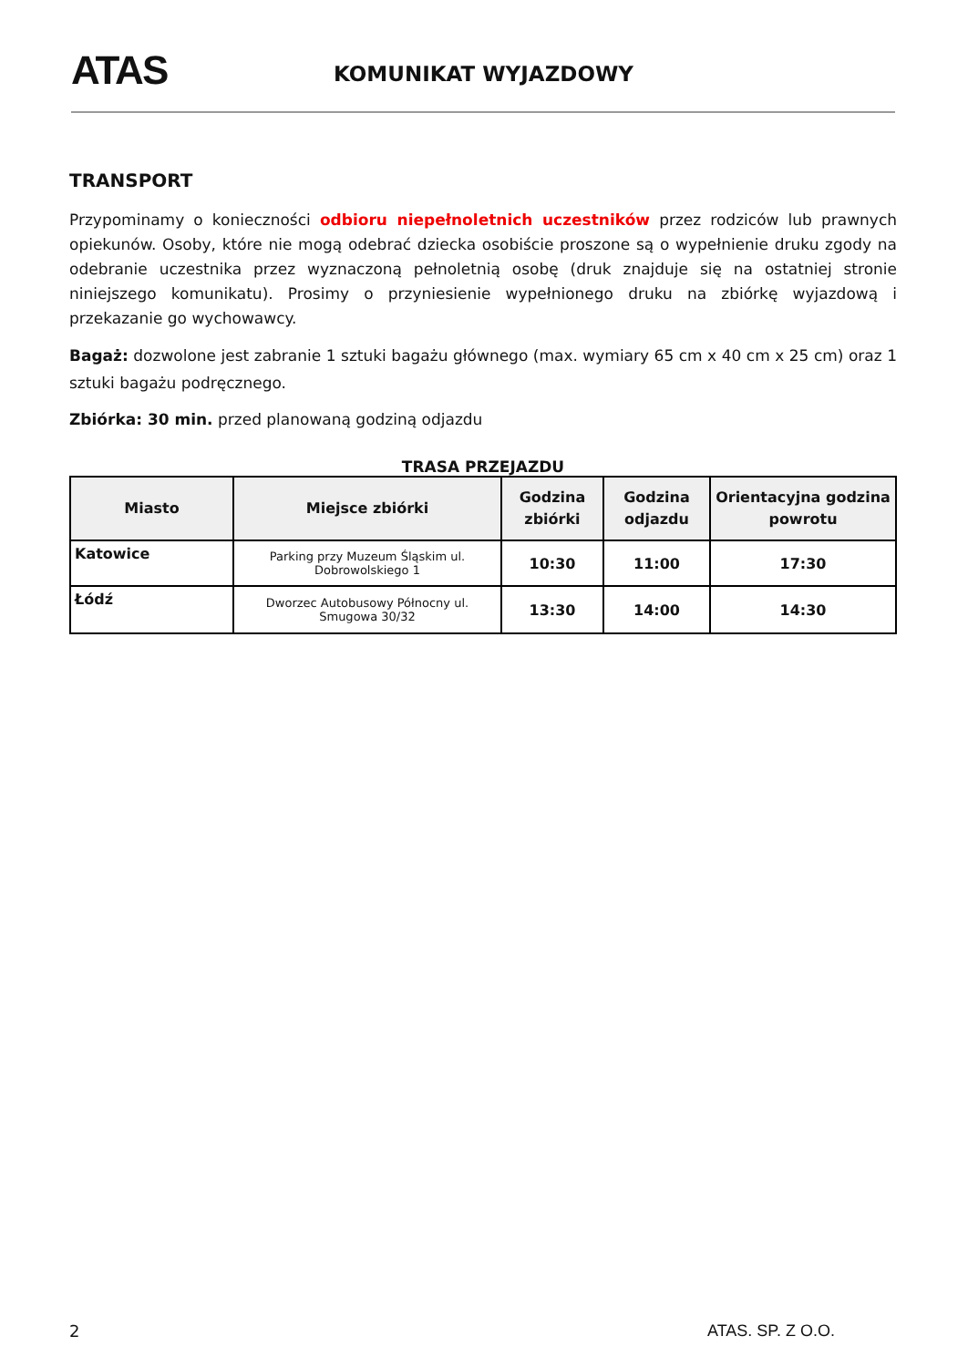ATAS KOMUNIKAT WYJAZDOWY
TRANSPORT
Przypominamy o konieczności odbioru niepełnoletnich uczestników przez rodziców lub prawnych opiekunów. Osoby, które nie mogą odebrać dziecka osobiście proszone są o wypełnienie druku zgody na odebranie uczestnika przez wyznaczoną pełnoletnią osobę (druk znajduje się na ostatniej stronie niniejszego komunikatu). Prosimy o przyniesienie wypełnionego druku na zbiórkę wyjazdową i przekazanie go wychowawcy.
Bagaż: dozwolone jest zabranie 1 sztuki bagażu głównego (max. wymiary 65 cm x 40 cm x 25 cm) oraz 1 sztuki bagażu podręcznego.
Zbiórka: 30 min. przed planowaną godziną odjazdu
TRASA PRZEJAZDU
| Miasto | Miejsce zbiórki | Godzina zbiórki | Godzina odjazdu | Orientacyjna godzina powrotu |
| --- | --- | --- | --- | --- |
| Katowice | Parking przy Muzeum Śląskim ul. Dobrowolskiego 1 | 10:30 | 11:00 | 17:30 |
| Łódź | Dworzec Autobusowy Północny ul. Smugowa 30/32 | 13:30 | 14:00 | 14:30 |
2 ATAS. SP. Z O.O.